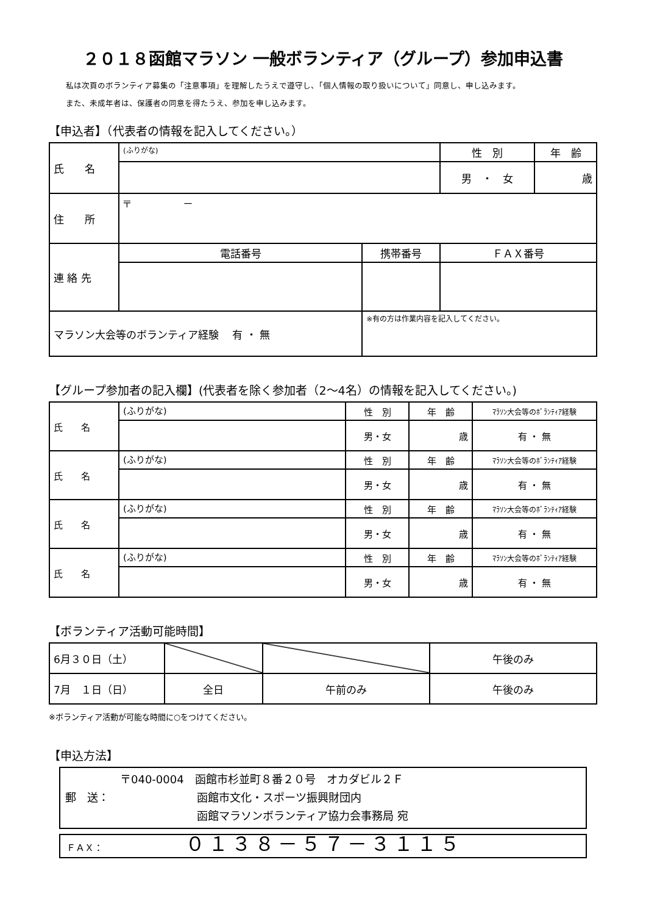２０１８函館マラソン 一般ボランティア（グループ）参加申込書
私は次頁のボランティア募集の「注意事項」を理解したうえで遵守し、「個人情報の取り扱いについて」同意し、申し込みます。
また、未成年者は、保護者の同意を得たうえ、参加を申し込みます。
【申込者】（代表者の情報を記入してください。）
| 氏 名 | (ふりがな) | | 性 別 | 年 齢 |
| | | | 男 ・ 女 | 歳 |
| 住 所 | 〒 － | | | |
| 連 絡 先 | 電話番号 | 携帯番号 | ＦＡＸ番号 | |
| マラソン大会等のボランティア経験 有 ・ 無 | | ※有の方は作業内容を記入してください。 | | |
【グループ参加者の記入欄】(代表者を除く参加者（2～4名）の情報を記入してください。)
| 氏 名 | (ふりがな) | 性 別 | 年 齢 | ﾏﾗｿﾝ大会等のﾎﾞﾗﾝﾃｨｱ経験 |
| | | 男・女 | 歳 | 有 ・ 無 |
| 氏 名 | (ふりがな) | 性 別 | 年 齢 | ﾏﾗｿﾝ大会等のﾎﾞﾗﾝﾃｨｱ経験 |
| | | 男・女 | 歳 | 有 ・ 無 |
| 氏 名 | (ふりがな) | 性 別 | 年 齢 | ﾏﾗｿﾝ大会等のﾎﾞﾗﾝﾃｨｱ経験 |
| | | 男・女 | 歳 | 有 ・ 無 |
| 氏 名 | (ふりがな) | 性 別 | 年 齢 | ﾏﾗｿﾝ大会等のﾎﾞﾗﾝﾃｨｱ経験 |
| | | 男・女 | 歳 | 有 ・ 無 |
【ボランティア活動可能時間】
| 6月３０日（土） | | | 午後のみ |
| 7月 １日（日） | 全日 | 午前のみ | 午後のみ |
※ボランティア活動が可能な時間に○をつけてください。
【申込方法】
　　　　　〒040-0004　函館市杉並町８番２０号　オカダビル２Ｆ
郵　送：　　　　　　　　函館市文化・スポーツ振興財団内
　　　　　　　　　　　　函館マラソンボランティア協力会事務局 宛
ＦＡＸ：　　　　　　　　　０１３８－５７－３１１５